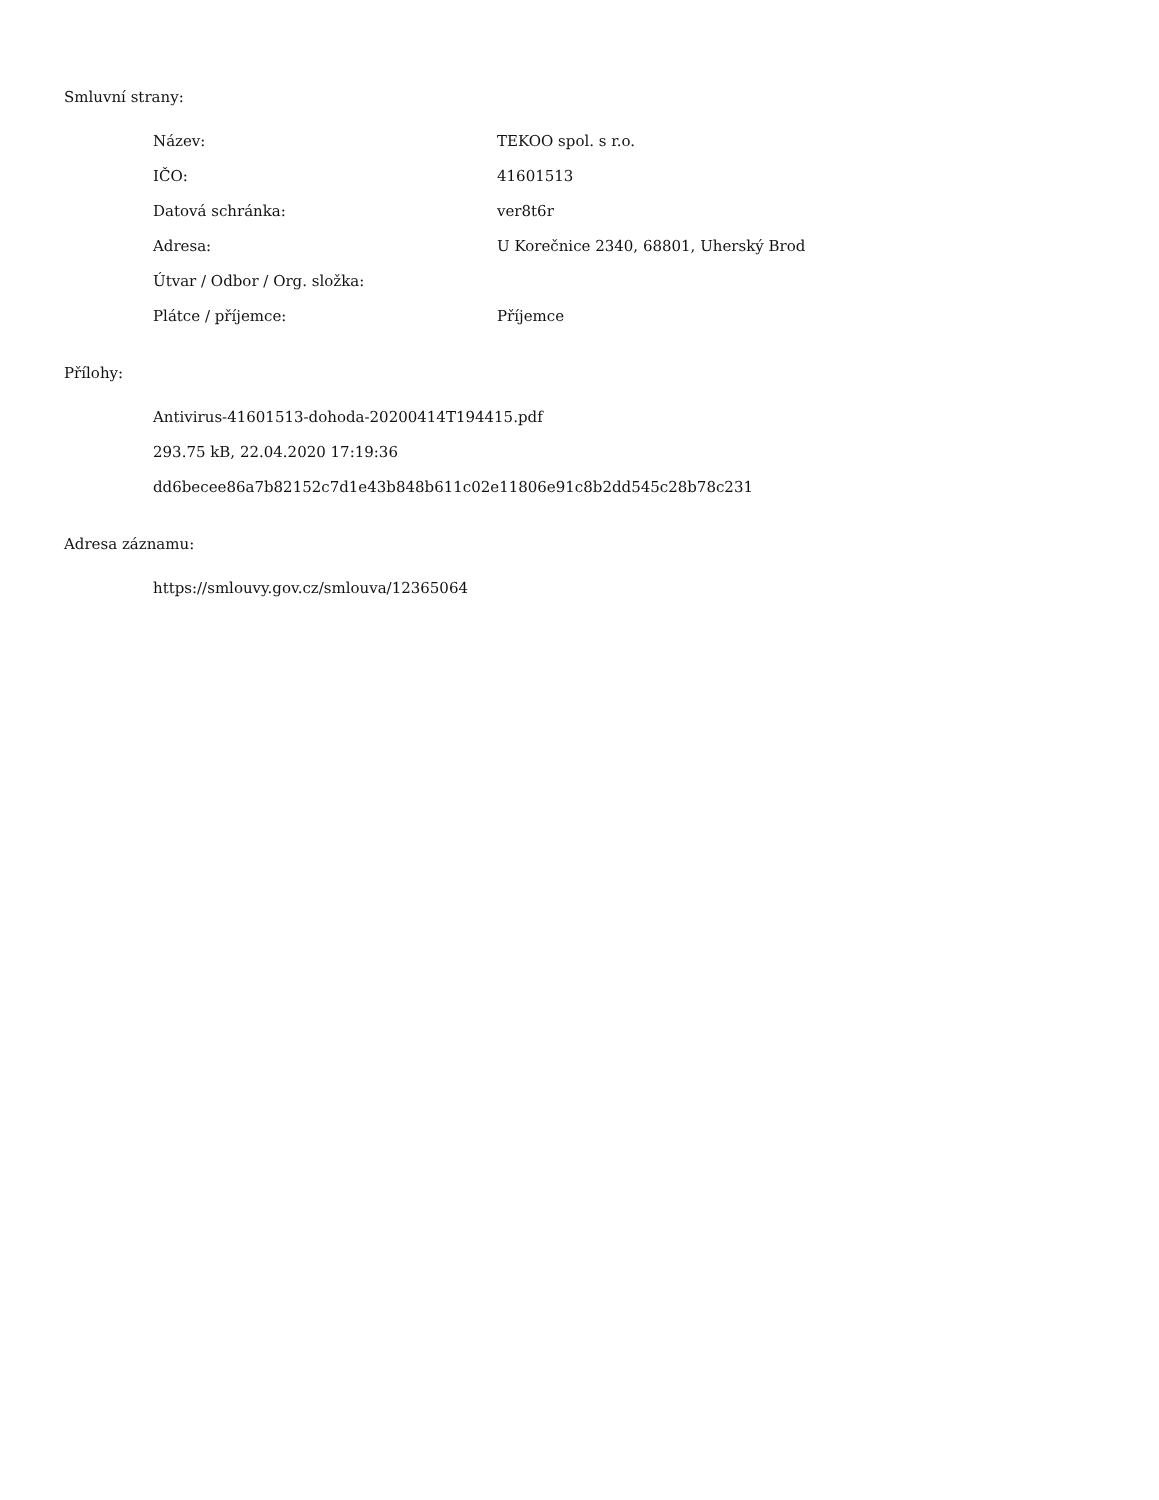Smluvní strany:
| Název: | TEKOO spol. s r.o. |
| IČO: | 41601513 |
| Datová schránka: | ver8t6r |
| Adresa: | U Korečnice 2340, 68801, Uherský Brod |
| Útvar / Odbor / Org. složka: | |
| Plátce / příjemce: | Příjemce |
Přílohy:
Antivirus-41601513-dohoda-20200414T194415.pdf
293.75 kB, 22.04.2020 17:19:36
dd6becee86a7b82152c7d1e43b848b611c02e11806e91c8b2dd545c28b78c231
Adresa záznamu:
https://smlouvy.gov.cz/smlouva/12365064